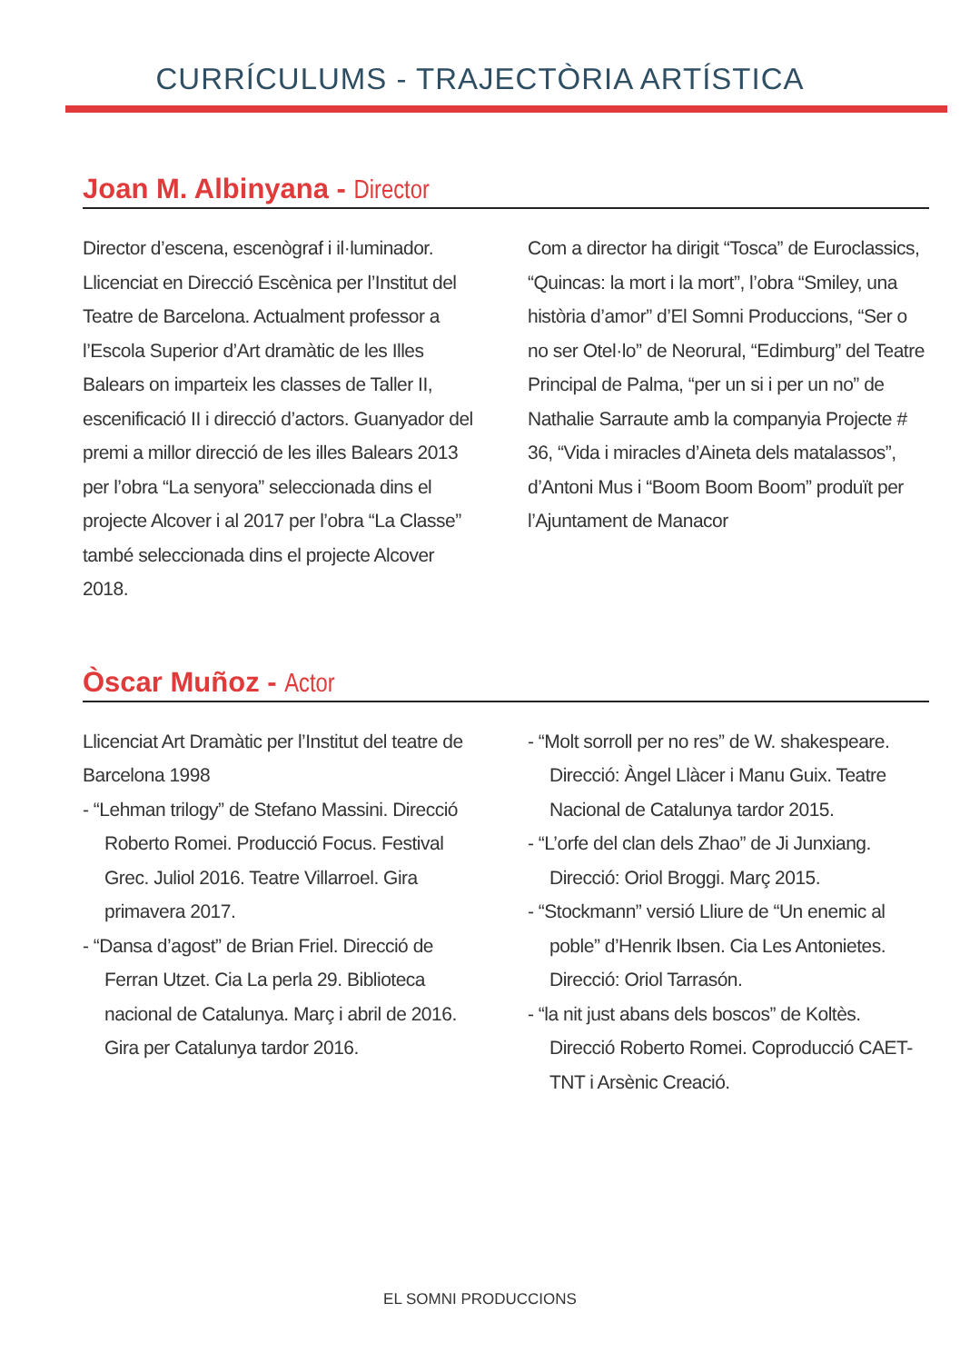CURRÍCULUMS - TRAJECTÒRIA ARTÍSTICA
Joan M. Albinyana - Director
Director d’escena, escenògraf i il·luminador. Llicenciat en Direcció Escènica per l’Institut del Teatre de Barcelona. Actualment professor a l’Escola Superior d’Art dramàtic de les Illes Balears on imparteix les classes de Taller II, escenificació II i direcció d’actors. Guanyador del premi a millor direcció de les illes Balears 2013 per l’obra “La senyora” seleccionada dins el projecte Alcover i al 2017 per l’obra “La Classe” també seleccionada dins el projecte Alcover 2018.
Com a director ha dirigit “Tosca” de Euroclassics, “Quincas: la mort i la mort”, l’obra “Smiley, una història d’amor” d’El Somni Produccions, “Ser o no ser Otel·lo” de Neorural, “Edimburg” del Teatre Principal de Palma, “per un si i per un no” de Nathalie Sarraute amb la companyia Projecte # 36, “Vida i miracles d’Aineta dels matalassos”, d’Antoni Mus i “Boom Boom Boom” produït per l’Ajuntament de Manacor
Òscar Muñoz - Actor
Llicenciat Art Dramàtic per l’Institut del teatre de Barcelona 1998
- “Lehman trilogy” de Stefano Massini. Direcció Roberto Romei. Producció Focus. Festival Grec. Juliol 2016. Teatre Villarroel. Gira primavera 2017.
- “Dansa d’agost” de Brian Friel. Direcció de Ferran Utzet. Cia La perla 29. Biblioteca nacional de Catalunya. Març i abril de 2016. Gira per Catalunya tardor 2016.
- “Molt sorroll per no res” de W. shakespeare. Direcció: Àngel Llàcer i Manu Guix. Teatre Nacional de Catalunya tardor 2015.
- “L’orfe del clan dels Zhao” de Ji Junxiang. Direcció: Oriol Broggi. Març 2015.
- “Stockmann” versió Lliure de “Un enemic al poble” d’Henrik Ibsen. Cia Les Antonietes. Direcció: Oriol Tarrasón.
- “la nit just abans dels boscos” de Koltès. Direcció Roberto Romei. Coproducció CAET-TNT i Arsènic Creació.
EL SOMNI PRODUCCIONS